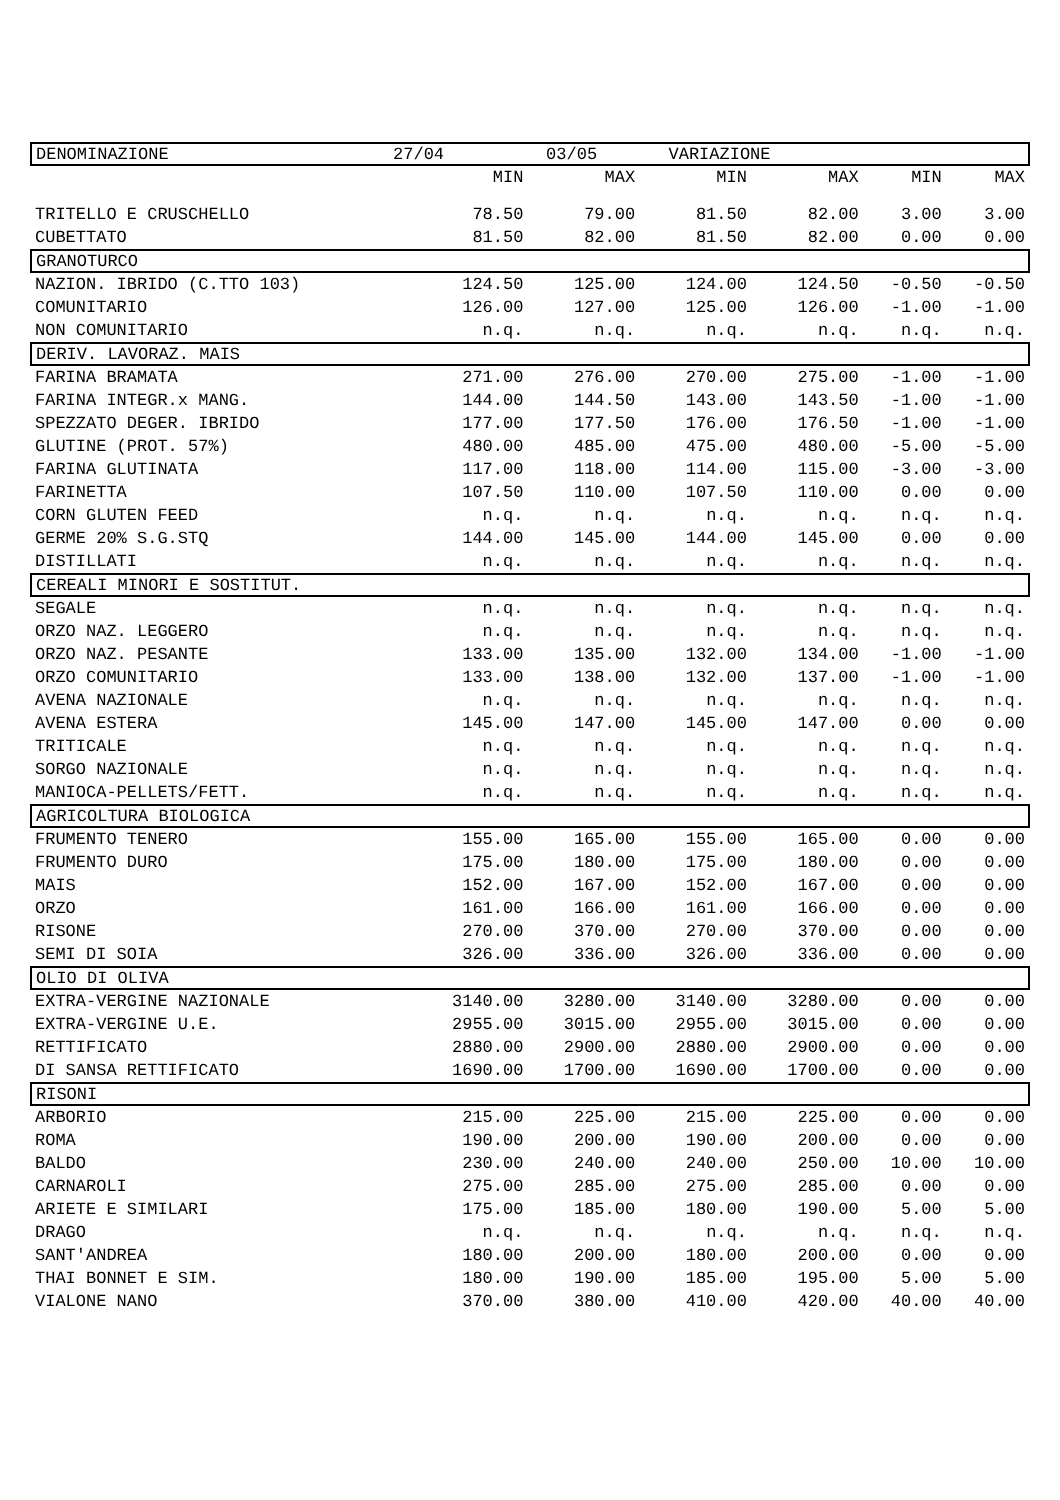| DENOMINAZIONE 27/04 03/05 VARIAZIONE | | | | | | |
| | MIN | MAX | MIN | MAX | MIN | MAX |
| TRITELLO E CRUSCHELLO | 78.50 | 79.00 | 81.50 | 82.00 | 3.00 | 3.00 |
| CUBETTATO | 81.50 | 82.00 | 81.50 | 82.00 | 0.00 | 0.00 |
| GRANOTURCO | | | | | | |
| NAZION. IBRIDO (C.TTO 103) | 124.50 | 125.00 | 124.00 | 124.50 | -0.50 | -0.50 |
| COMUNITARIO | 126.00 | 127.00 | 125.00 | 126.00 | -1.00 | -1.00 |
| NON COMUNITARIO | n.q. | n.q. | n.q. | n.q. | n.q. | n.q. |
| DERIV. LAVORAZ. MAIS | | | | | | |
| FARINA BRAMATA | 271.00 | 276.00 | 270.00 | 275.00 | -1.00 | -1.00 |
| FARINA INTEGR.x MANG. | 144.00 | 144.50 | 143.00 | 143.50 | -1.00 | -1.00 |
| SPEZZATO DEGER. IBRIDO | 177.00 | 177.50 | 176.00 | 176.50 | -1.00 | -1.00 |
| GLUTINE (PROT. 57%) | 480.00 | 485.00 | 475.00 | 480.00 | -5.00 | -5.00 |
| FARINA GLUTINATA | 117.00 | 118.00 | 114.00 | 115.00 | -3.00 | -3.00 |
| FARINETTA | 107.50 | 110.00 | 107.50 | 110.00 | 0.00 | 0.00 |
| CORN GLUTEN FEED | n.q. | n.q. | n.q. | n.q. | n.q. | n.q. |
| GERME 20% S.G.STQ | 144.00 | 145.00 | 144.00 | 145.00 | 0.00 | 0.00 |
| DISTILLATI | n.q. | n.q. | n.q. | n.q. | n.q. | n.q. |
| CEREALI MINORI E SOSTITUT. | | | | | | |
| SEGALE | n.q. | n.q. | n.q. | n.q. | n.q. | n.q. |
| ORZO NAZ. LEGGERO | n.q. | n.q. | n.q. | n.q. | n.q. | n.q. |
| ORZO NAZ. PESANTE | 133.00 | 135.00 | 132.00 | 134.00 | -1.00 | -1.00 |
| ORZO COMUNITARIO | 133.00 | 138.00 | 132.00 | 137.00 | -1.00 | -1.00 |
| AVENA NAZIONALE | n.q. | n.q. | n.q. | n.q. | n.q. | n.q. |
| AVENA ESTERA | 145.00 | 147.00 | 145.00 | 147.00 | 0.00 | 0.00 |
| TRITICALE | n.q. | n.q. | n.q. | n.q. | n.q. | n.q. |
| SORGO NAZIONALE | n.q. | n.q. | n.q. | n.q. | n.q. | n.q. |
| MANIOCA-PELLETS/FETT. | n.q. | n.q. | n.q. | n.q. | n.q. | n.q. |
| AGRICOLTURA BIOLOGICA | | | | | | |
| FRUMENTO TENERO | 155.00 | 165.00 | 155.00 | 165.00 | 0.00 | 0.00 |
| FRUMENTO DURO | 175.00 | 180.00 | 175.00 | 180.00 | 0.00 | 0.00 |
| MAIS | 152.00 | 167.00 | 152.00 | 167.00 | 0.00 | 0.00 |
| ORZO | 161.00 | 166.00 | 161.00 | 166.00 | 0.00 | 0.00 |
| RISONE | 270.00 | 370.00 | 270.00 | 370.00 | 0.00 | 0.00 |
| SEMI DI SOIA | 326.00 | 336.00 | 326.00 | 336.00 | 0.00 | 0.00 |
| OLIO DI OLIVA | | | | | | |
| EXTRA-VERGINE NAZIONALE | 3140.00 | 3280.00 | 3140.00 | 3280.00 | 0.00 | 0.00 |
| EXTRA-VERGINE U.E. | 2955.00 | 3015.00 | 2955.00 | 3015.00 | 0.00 | 0.00 |
| RETTIFICATO | 2880.00 | 2900.00 | 2880.00 | 2900.00 | 0.00 | 0.00 |
| DI SANSA RETTIFICATO | 1690.00 | 1700.00 | 1690.00 | 1700.00 | 0.00 | 0.00 |
| RISONI | | | | | | |
| ARBORIO | 215.00 | 225.00 | 215.00 | 225.00 | 0.00 | 0.00 |
| ROMA | 190.00 | 200.00 | 190.00 | 200.00 | 0.00 | 0.00 |
| BALDO | 230.00 | 240.00 | 240.00 | 250.00 | 10.00 | 10.00 |
| CARNAROLI | 275.00 | 285.00 | 275.00 | 285.00 | 0.00 | 0.00 |
| ARIETE E SIMILARI | 175.00 | 185.00 | 180.00 | 190.00 | 5.00 | 5.00 |
| DRAGO | n.q. | n.q. | n.q. | n.q. | n.q. | n.q. |
| SANT'ANDREA | 180.00 | 200.00 | 180.00 | 200.00 | 0.00 | 0.00 |
| THAI BONNET E SIM. | 180.00 | 190.00 | 185.00 | 195.00 | 5.00 | 5.00 |
| VIALONE NANO | 370.00 | 380.00 | 410.00 | 420.00 | 40.00 | 40.00 |